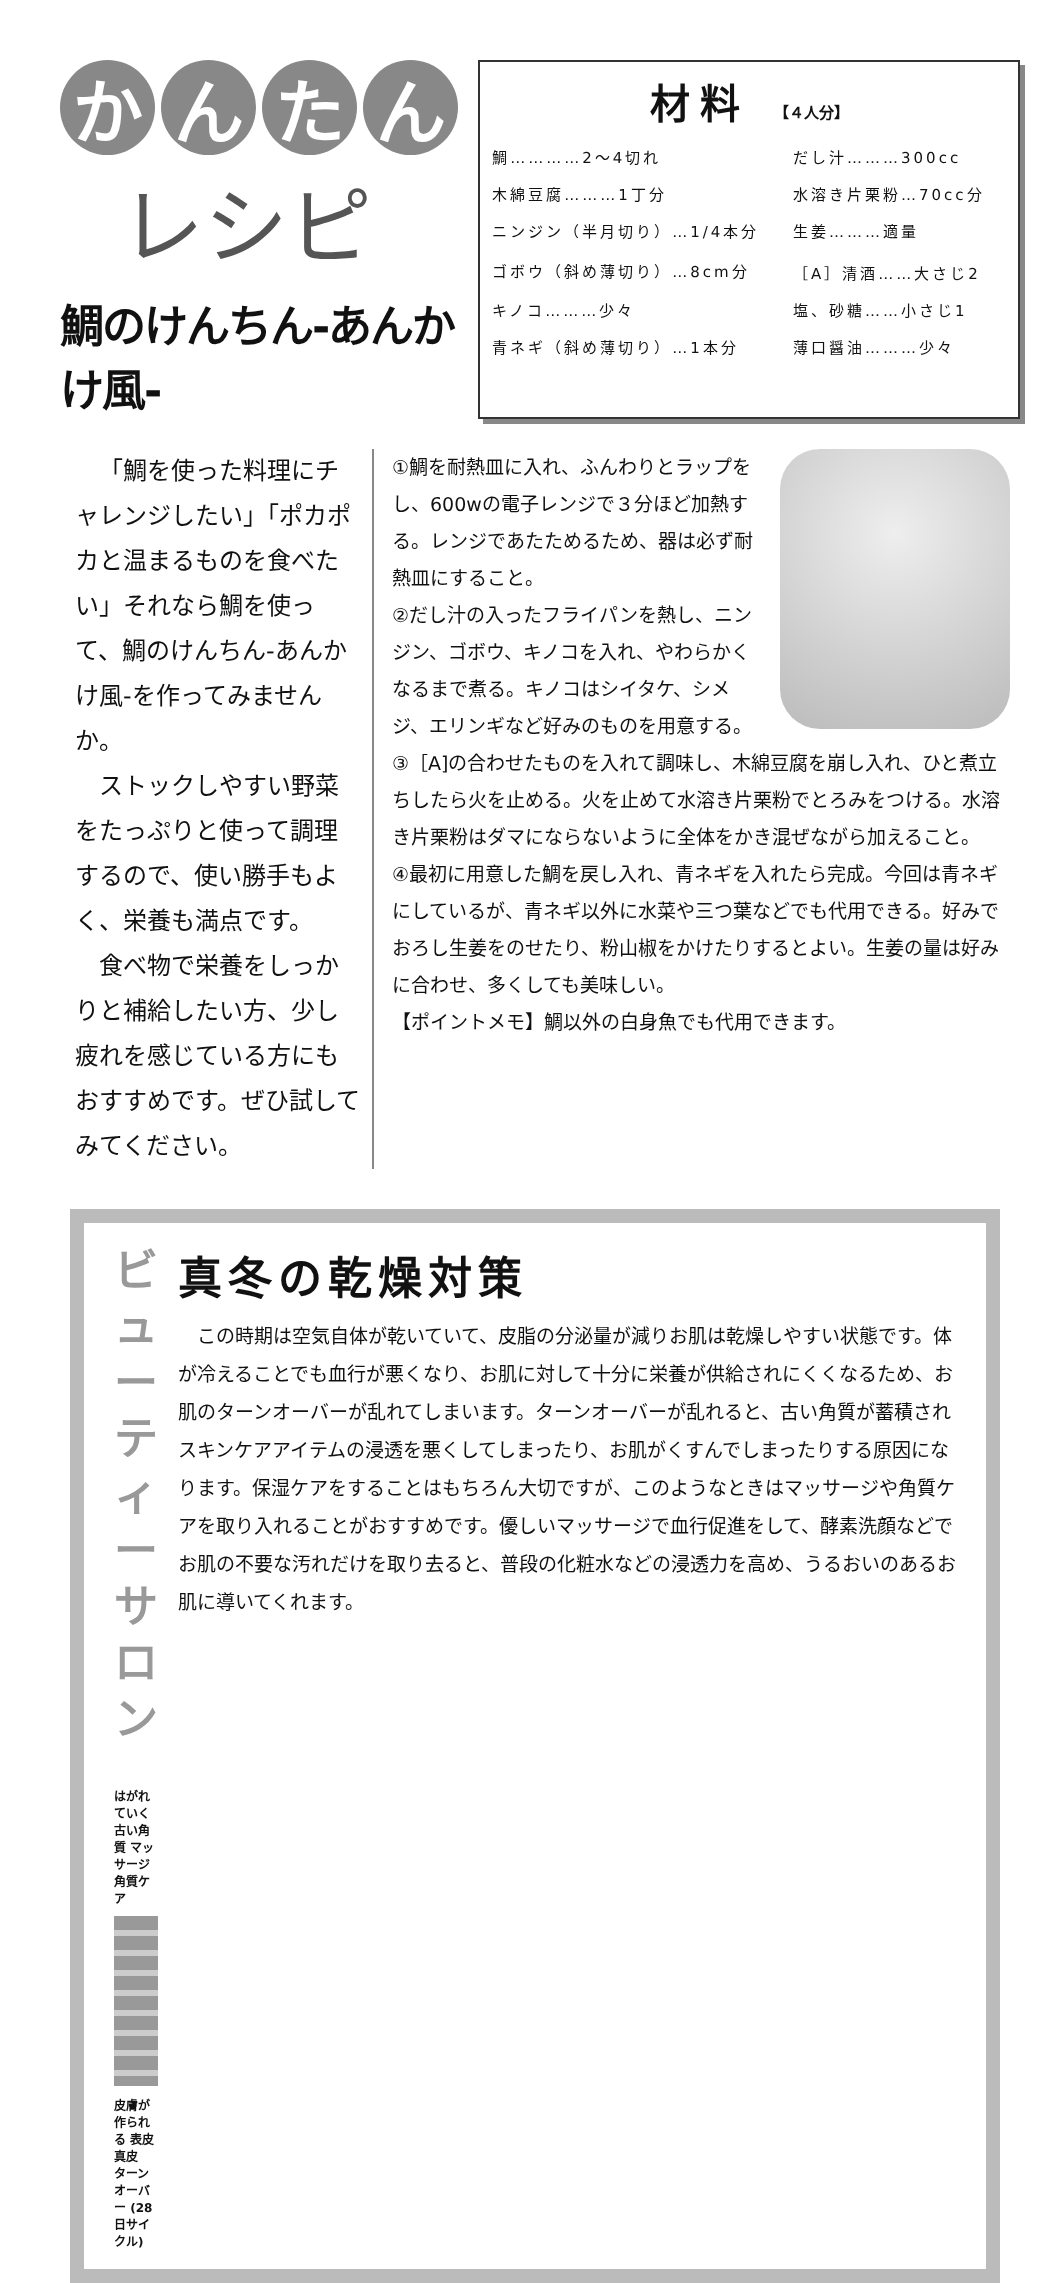かんたん
レシピ
鯛のけんちん-あんかけ風-
材料 【４人分】
| 鯛…………2～4切れ | だし汁………300cc |
| 木綿豆腐………1丁分 | 水溶き片栗粉…70cc分 |
| ニンジン（半月切り）…1/4本分 | 生姜………適量 |
| ゴボウ（斜め薄切り）…8cm分 | ［A］清酒……大さじ2 |
| キノコ………少々 | 塩、砂糖……小さじ1 |
| 青ネギ（斜め薄切り）…1本分 | 薄口醤油………少々 |
「鯛を使った料理にチャレンジしたい」「ポカポカと温まるものを食べたい」それなら鯛を使って、鯛のけんちん-あんかけ風-を作ってみませんか。
ストックしやすい野菜をたっぷりと使って調理するので、使い勝手もよく、栄養も満点です。
食べ物で栄養をしっかりと補給したい方、少し疲れを感じている方にもおすすめです。ぜひ試してみてください。
①鯛を耐熱皿に入れ、ふんわりとラップをし、600wの電子レンジで３分ほど加熱する。レンジであたためるため、器は必ず耐熱皿にすること。
②だし汁の入ったフライパンを熱し、ニンジン、ゴボウ、キノコを入れ、やわらかくなるまで煮る。キノコはシイタケ、シメジ、エリンギなど好みのものを用意する。
③［A]の合わせたものを入れて調味し、木綿豆腐を崩し入れ、ひと煮立ちしたら火を止める。火を止めて水溶き片栗粉でとろみをつける。水溶き片栗粉はダマにならないように全体をかき混ぜながら加えること。
④最初に用意した鯛を戻し入れ、青ネギを入れたら完成。今回は青ネギにしているが、青ネギ以外に水菜や三つ葉などでも代用できる。好みでおろし生姜をのせたり、粉山椒をかけたりするとよい。生姜の量は好みに合わせ、多くしても美味しい。
【ポイントメモ】鯛以外の白身魚でも代用できます。
ビューティー
サロン
はがれていく 古い角質 マッサージ 角質ケア
皮膚が作られる 表皮 真皮
ターンオーバー (28日サイクル)
真冬の乾燥対策
この時期は空気自体が乾いていて、皮脂の分泌量が減りお肌は乾燥しやすい状態です。体が冷えることでも血行が悪くなり、お肌に対して十分に栄養が供給されにくくなるため、お肌のターンオーバーが乱れてしまいます。ターンオーバーが乱れると、古い角質が蓄積されスキンケアアイテムの浸透を悪くしてしまったり、お肌がくすんでしまったりする原因になります。保湿ケアをすることはもちろん大切ですが、このようなときはマッサージや角質ケアを取り入れることがおすすめです。優しいマッサージで血行促進をして、酵素洗顔などでお肌の不要な汚れだけを取り去ると、普段の化粧水などの浸透力を高め、うるおいのあるお肌に導いてくれます。